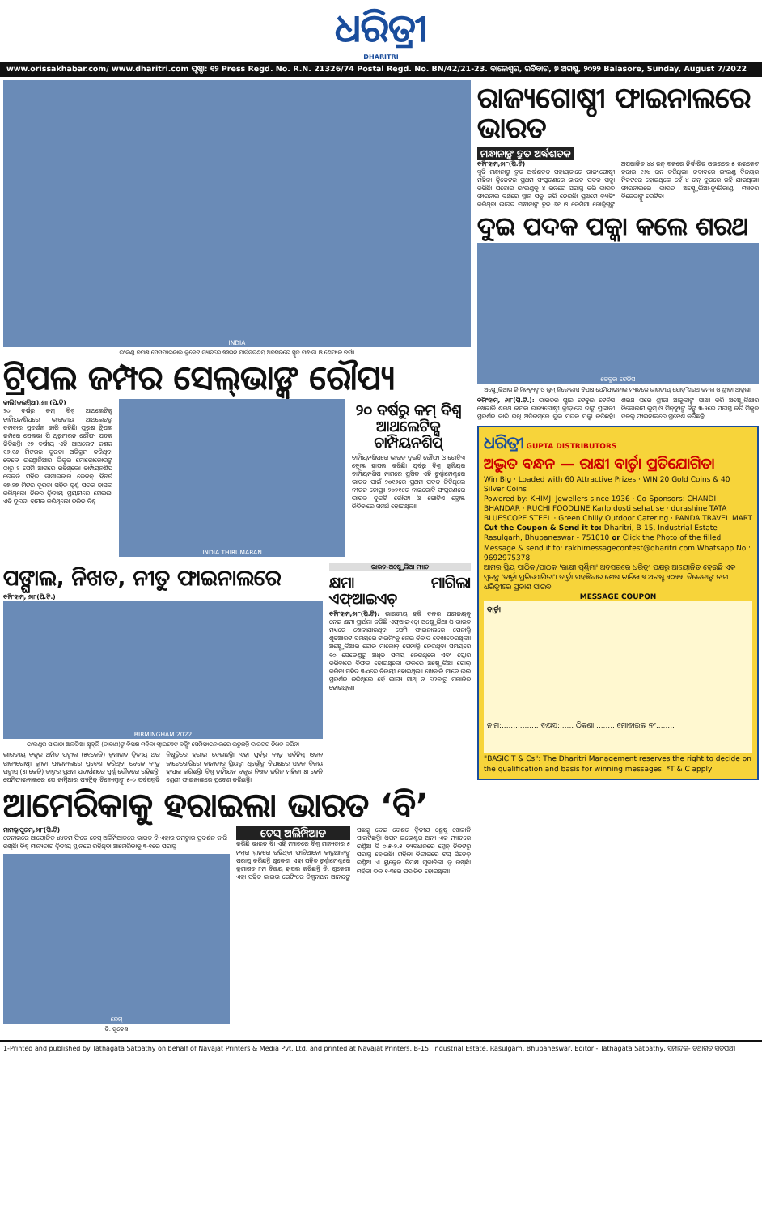ଧରିତ୍ରୀ
DHARITRI
www.orissakhabar.com/ www.dharitri.com ପୃଷ୍ଠା: ୧୨ Press Regd. No. R.N. 21326/74 Postal Regd. No. BN/42/21-23. ବାଲେଶ୍ୱର, ରବିବାର, ୭ ଅଗଷ୍ଟ, ୨୦୨୨ Balasore, Sunday, August 7/2022
INDIA
ଇଂଲଣ୍ଡ ବିପକ୍ଷ ସେମିଫାଇନାଲ କ୍ରିକେଟ ମ୍ୟାଚରେ ୭୬ରନ ପାର୍ଟନରଶିପ୍ ଅବସରରେ ସ୍ମୃତି ମନ୍ଧାନା ଓ ଶେଫାଳି ବର୍ମା।
ଟ୍ରିପଲ ଜମ୍ପର ସେଲ୍‌ଭାଙ୍କୁ ରୌପ୍ୟ
କାଲି(କଲମ୍ବିଆ),୬।୮(ପି.ଟି)
୨୦ ବର୍ଷରୁ କମ୍ ବିଶ୍ୱ ଆଥଲେଟିକ୍ସ ଚାମ୍ପିୟନଶିପରେ ଭାରତୀୟ ଆଥଲେଟଙ୍କ ଦମଦାର ପ୍ରଦର୍ଶନ ଜାରି ରହିଛି। ପୁରୁଷ ଟ୍ରିପଲ ଜମ୍ପରେ ସେଲଭା ପି ଥିରୁମାରନ ରୌପ୍ୟ ପଦକ ଜିତିଛନ୍ତି। ୧୭ ବର୍ଷୀୟ ଏହି ଆଥଲେଟ ଜଣକ ୧୬.୧୫ ମିଟରର ଦୂରତା ଅତିକ୍ରମ କରିଥିବା ବେଳେ ଇଣ୍ଡୋନିଆର ଭିକ୍ଟର ମୋରୋଜୋଭଙ୍କ ଠାରୁ ୨ ସେମି ଆଗରେ ରହିଥିଲେ। ଚାମ୍ପିୟନଶିପ୍ ରେକର୍ଡ ସହିତ ଜାମାଇକାର ଜେଡନ୍ ହିବର୍ଟ ୧୭.୨୭ ମିଟର ଦୂରତା ସହିତ ସ୍ୱର୍ଣ୍ଣ ପଦକ ହାସଲ କରିଥିଲେ। ନିଜର ଦ୍ୱିତୀୟ ପ୍ରୟାସରେ ସେଲଭା ଏହି ଦୂରତା ହାସଲ କରିଥିଲେ। ଚଳିତ ବିଶ୍ୱ
INDIA THIRUMARAN
୨୦ ବର୍ଷରୁ କମ୍ ବିଶ୍ୱ ଆଥଲେଟିକ୍ସ ଚାମ୍ପିୟନଶିପ୍
ଚାମ୍ପିୟନଶିପରେ ଭାରତ ଦୁଇଟି ରୌପ୍ୟ ଓ ଗୋଟିଏ ବ୍ରୋଞ୍ଜ ହାସଲ କରିଛି। ପୂର୍ବରୁ ବିଶ୍ୱ ଜୁନିୟର ଚାମ୍ପିୟନଶିପ ନାମରେ ପ୍ରସିଦ୍ଧ ଏହି ଟୁର୍ଣ୍ଣାମେଣ୍ଟରେ ଭାରତ ପାଇଁ ୨୦୧୬ରେ ପ୍ରଥମ ପଦକ ଜିତିଥିଲେ ନୀରଜ ଚୋପ୍ରା। ୨୦୨୧ରେ ନାଇରୋବି ସଂସ୍କରଣରେ ଭାରତ ଦୁଇଟି ରୌପ୍ୟ ଓ ଗୋଟିଏ ବ୍ରୋଞ୍ଜ ଜିତିବାରେ ସମର୍ଥ ହୋଇଥିଲା।
ପଙ୍ଘାଲ, ନିଖତ, ନୀତୁ ଫାଇନାଲରେ
ବର୍ମିଂହାମ୍, ୬।୮(ପି.ଟି.)
BIRMINGHAM 2022
ଇଂଲଣ୍ଡର ସାଭାନା ଅଲଫିଆ ଷ୍ଟବ୍‌ଲି (ଡାହାଣ)ଙ୍କ ବିପକ୍ଷ ମହିଳା ଫ୍ଲାଇୱେଟ୍ ବକ୍ସିଂ ସେମିଫାଇନାଲରେ ଲଢୁଛନ୍ତି ଭାରତର ନିଖତ ଜରିନ।
ଭାରତୀୟ ବକ୍ସର ଅମିତ ପଙ୍ଘାଲ (୫୧କେଜି) କ୍ରମାଗତ ଦ୍ୱିତୀୟ ଥର ରାଜ୍ୟଗୋଷ୍ଠୀ କ୍ରୀଡ଼ା ଫାଇନାଲରେ ପ୍ରବେଶ କରିଥିବା ବେଳେ ନୀତୁ ଘଙ୍ଗାସ୍ (୪୮କେଜି) ତାଙ୍କର ପ୍ରଥମ ପଦାର୍ପଣରେ ସ୍ୱର୍ଣ୍ଣ ଦୌଡ଼ରେ ରହିଛନ୍ତି। ସେମିଫାଇନାଲରେ ସେ ଜାମ୍ବିଆର ପ୍ୟାଟ୍ରିକ୍ ଚିନ୍ୟେମ୍ବାଙ୍କୁ ୫-୦ ସର୍ବସମ୍ମତି ନିଷ୍ପତ୍ତିରେ ହରାଇ ଦେଇଛନ୍ତି। ଏହା ପୂର୍ବରୁ ନୀତୁ ସର୍ବନିମ୍ନ ଓଜନ କାଟେଗୋରିରେ କାନାଡାର ପ୍ରିୟଙ୍କା ଧିଲ୍ଲୋଁଙ୍କ ବିପକ୍ଷରେ ସହଜ ବିଜୟ ହାସଲ କରିଛନ୍ତି। ବିଶ୍ୱ ଚାମ୍ପିୟନ ବକ୍ସର ନିଖତ ଜରିନ ମହିଳା ୪୮କେଜି ଶ୍ରେଣୀ ଫାଇନାଲରେ ପ୍ରବେଶ କରିଛନ୍ତି।
ଭାରତ-ଅଷ୍ଟ୍ରେଲିଆ ମ୍ୟାଚ
କ୍ଷମା ମାଗିଲା ଏଫ୍‌ଆଇଏଚ୍
ବର୍ମିଂହାମ,୬।୮(ପି.ଟି): ଭାରତୀୟ ହକି ଦଳର ପରାଜୟକୁ ନେଇ କ୍ଷମା ପ୍ରାର୍ଥନା କରିଛି ଏଫ୍‌ଆଇଏଚ୍। ଅଷ୍ଟ୍ରେଲିଆ ଓ ଭାରତ ମଧ୍ୟରେ ଖେଳାଯାଉଥିବା ସେମି ଫାଇନାଲରେ ପେନାଲ୍ଟି ଶୁଟଆଉଟ ସମୟରେ ଟାଇମିଂକୁ ନେଇ ବିବାଦ ଦେଖାଦେଇଥିଲା। ଅଷ୍ଟ୍ରେଲିଆର ରୋଜ୍ ମାଲୋନ୍ ପେନାଲ୍ଟି ନେଉଥିବା ସମୟରେ ୧୦ ସେକେଣ୍ଡରୁ ଅଧିକ ସମୟ ନେଇଥିଲେ ଏବଂ ସ୍କୋର କରିବାରେ ବିଫଳ ହୋଇଥିଲେ। ଫଳରେ ଅଷ୍ଟ୍ରେଲିଆ ଗୋଲ୍ କରିବା ସହିତ ୩-୦ରେ ବିଜୟୀ ହୋଇଥିଲା। ଖେଳାଳି ମାନେ ଭଲ ପ୍ରଦର୍ଶନ କରିଥିଲେ ହେଁ ଭାଗ୍ୟ ସାଥ୍ ନ ଦେବାରୁ ପରାଜିତ ହୋଇଥିଲା।
ଆମେରିକାକୁ ହରାଇଲା ଭାରତ ‘ବି’
ମାମଲ୍ଲାପୁରମ୍,୬।୮(ପି.ଟି)
ଚେନାଇରେ ଆୟୋଜିତ ୪୪ତମ ଫିଡେ ଚେସ୍ ଅଲିମ୍ପିଆଡରେ ଭାରତ ବି ଏହାର ଚମତ୍କାର ପ୍ରଦର୍ଶନ ଜାରି ରଖିଛି। ବିଶ୍ୱ ମାନ୍ୟତାର ଦ୍ୱିତୀୟ ସ୍ଥାନରେ ରହିଥିବା ଆମେରିକାକୁ ୩-୧ରେ ପରାସ୍ତ
ଚେସ୍
ଡି. ଗୁକେଶ
ଚେସ୍ ଅଲିମ୍ପିଆଡ
କରିଛି ଭାରତ ବି। ଏହି ମ୍ୟାଚରେ ବିଶ୍ୱ ମାନ୍ୟତାର ୫ ନମ୍ବର ସ୍ଥାନରେ ରହିଥିବା ଫାବିଆନୋ କାରୁଆନାଙ୍କୁ ପରାସ୍ତ କରିଛନ୍ତି ଗୁକେଶ। ଏହା ସହିତ ଟୁର୍ଣ୍ଣାମେଣ୍ଟରେ କ୍ରମାଗତ ୮ମ ବିଜୟ ହାସଲ କରିଛନ୍ତି ଡି. ଗୁକେଶ। ଏହା ସହିତ ଲାଇଭ ରେଟିଂରେ ବିଶ୍ୱନାଥନ ଆନନ୍ଦଙ୍କ ପଛକୁ ଦେଇ ଦେଶର ଦ୍ୱିତୀୟ ଶ୍ରେଷ୍ଠ ଖେଳାଳି ପାଲଟିଛନ୍ତି। ଓପନ ଇଭେଣ୍ଟର ଅନ୍ୟ ଏକ ମ୍ୟାଚରେ ଇଣ୍ଡିଆ ସି ୦.୫-୨.୫ ବ୍ୟବଧାନରେ ସ୍ପେନ୍ ନିକଟରୁ ପରାସ୍ତ ହୋଇଛି। ମହିଳା ବିଭାଗରେ ଟପ୍ ସିଡେଡ୍ ଇଣ୍ଡିଆ ଏ ୟୁକ୍ରେନ୍ ବିପକ୍ଷ ମୁକାବିଲା ଡ୍ର ରଖିଛି। ମହିଳା ଦଳ ୧-୩ରେ ପରାଜିତ ହୋଇଥିଲା।
ରାଜ୍ୟଗୋଷ୍ଠୀ ଫାଇନାଲରେ ଭାରତ
ମନ୍ଧାନାଙ୍କ ଦ୍ରୁତ ଅର୍ଦ୍ଧଶତକ
ବର୍ମିଂହାମ,୬।୮(ପି.ଟି)
ସ୍ମୃତି ମନ୍ଧାନାଙ୍କ ଦ୍ରୁତ ଅର୍ଦ୍ଧଶତକ ସହାୟତାରେ ରାଜ୍ୟଗୋଷ୍ଠୀ ମହିଳା କ୍ରିକେଟର ପ୍ରଥମ ସଂସ୍କରଣରେ ଭାରତ ପଦକ ପକ୍କା କରିଛି। ଘରୋଇ ଇଂଲଣ୍ଡକୁ ୪ ରନରେ ପରାସ୍ତ କରି ଭାରତ ଫାଇନାଲ ବର୍ଥରେ ସ୍ଥାନ ପକ୍କା କରି ନେଇଛି। ପ୍ରଥମେ ବ୍ୟାଟିଂ କରିଥିବା ଭାରତ ମନ୍ଧାନାଙ୍କ ଦ୍ରୁତ ୬୧ ଓ ଜେମିମା ରୋଡ୍ରିଗ୍ସଙ୍କ ଅପରାଜିତ ୪୪ ରନ୍ ବଳରେ ନିର୍ଦ୍ଧାରିତ ଓଭରରେ ୫ ଉଇକେଟ ହରାଇ ୧୬୪ ରନ କରିଥିଲା। ଜବାବରେ ଇଂଲଣ୍ଡ ବିଜୟର ନିକଟରେ ହୋଇଥିଲେ ହେଁ ୪ ରନ୍ ଦୂରରେ ରହି ଯାଇଥିଲା। ଫାଇନାଲରେ ଭାରତ ଅଷ୍ଟ୍ରେଲିଆ-ନ୍ୟୁଜିଲାଣ୍ଡ ମ୍ୟାଚର ବିଜେତାଙ୍କୁ ଭେଟିବ।
ଦୁଇ ପଦକ ପକ୍କା କଲେ ଶରଥ
ଟେବୁଲ ଟେନିସ
ଅଷ୍ଟ୍ରେଲିଆର ଜି ମିନ୍‌ହ୍ୟୁଙ୍ଗ ଓ ଲୁମ୍ ନିକୋଲାସ ବିପକ୍ଷ ସେମିଫାଇନାଲ ମ୍ୟାଚରେ ଭାରତୀୟ ଯୋଡ଼ି ଶରଥ କମଲ ଓ ଶ୍ରୀଜା ଆକୁଲା।
ବର୍ମିଂହାମ୍, ୬।୮(ପି.ଟି.): ଭାରତର ଷ୍ଟାର ଟେବୁଲ ଟେନିସ ଖେଳାଳି ଶରଥ କମଲ ରାଜ୍ୟଗୋଷ୍ଠୀ କ୍ରୀଡ଼ାରେ ତାଙ୍କ ପ୍ରଭାବୀ ପ୍ରଦର୍ଶନ ଜାରି ରଖି ଅତିକମ୍‌ରେ ଦୁଇ ପଦକ ପକ୍କା କରିଛନ୍ତି। ଶରଥ ପରେ ଶ୍ରୀଜା ଆକୁଲାଙ୍କୁ ସାଥୀ କରି ଅଷ୍ଟ୍ରେଲିଆର ନିକୋଲାସ ଲୁମ୍ ଓ ମିନ୍‌ହ୍ୟୁଙ୍ଗ ଜିଙ୍କୁ ୩-୨ରେ ପରାସ୍ତ କରି ମିକ୍ସଡ ଡବଲ୍ସ ଫାଇନାଲରେ ପ୍ରବେଶ କରିଛନ୍ତି।
ଧରିତ୍ରୀ GUPTA DISTRIBUTORS
ଅଦ୍ଭୁତ ବନ୍ଧନ — ରାକ୍ଷୀ ବାର୍ତ୍ତା ପ୍ରତିଯୋଗିତା
Win Big · Loaded with 60 Attractive Prizes · WIN 20 Gold Coins & 40 Silver Coins
Powered by: KHIMJI Jewellers since 1936 · Co-Sponsors: CHANDI BHANDAR · RUCHI FOODLINE Karlo dosti sehat se · durashine TATA BLUESCOPE STEEL · Green Chilly Outdoor Catering · PANDA TRAVEL MART
Cut the Coupon & Send it to: Dharitri, B-15, Industrial Estate Rasulgarh, Bhubaneswar - 751010 or Click the Photo of the filled Message & send it to: rakhimessagecontest@dharitri.com Whatsapp No.: 9692975378
ଆମର ପ୍ରିୟ ପାଠିକା/ପାଠକ 'ରାକ୍ଷୀ ପୂର୍ଣ୍ଣିମା' ଅବସରରେ ଧରିତ୍ରୀ ପକ୍ଷରୁ ଆୟୋଜିତ ହେଉଛି ଏକ ସ୍ୱତନ୍ତ୍ର 'ବାର୍ତ୍ତା ପ୍ରତିଯୋଗିତା'। ବାର୍ତ୍ତା ପହଞ୍ଚିବାର ଶେଷ ତାରିଖ ୭ ଅଗଷ୍ଟ ୨୦୨୨। ବିଜେତାଙ୍କ ନାମ ଧରିତ୍ରୀରେ ପ୍ରକାଶ ପାଇବ।
MESSAGE COUPON
ବାର୍ତ୍ତା
ନାମ:................ ବୟସ:...... ଠିକଣା:........ ମୋବାଇଲ ନଂ........
"BASIC T & Cs": The Dharitri Management reserves the right to decide on the qualification and basis for winning messages. *T & C apply
1-Printed and published by Tathagata Satpathy on behalf of Navajat Printers & Media Pvt. Ltd. and printed at Navajat Printers, B-15, Industrial Estate, Rasulgarh, Bhubaneswar, Editor - Tathagata Satpathy, ସମ୍ପାଦକ- ତଥାଗତ ସତପଥୀ